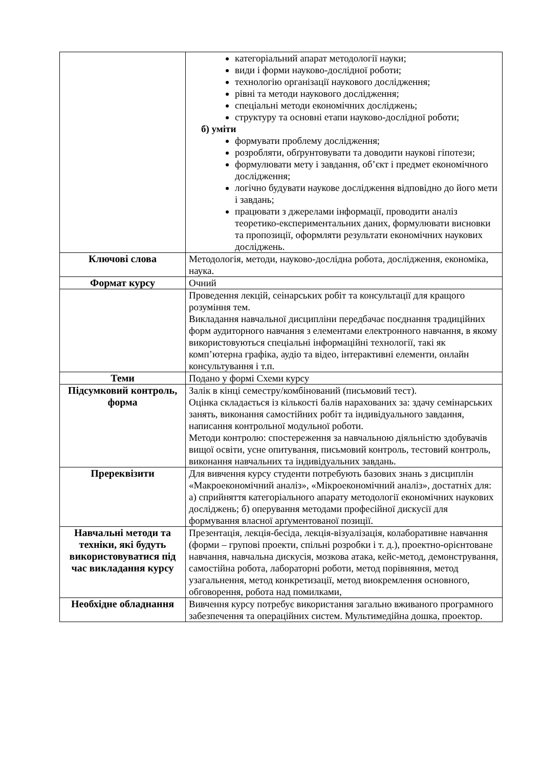| | категоріальний апарат методології науки; види і форми науково-дослідної роботи; технологію організації наукового дослідження; рівні та методи наукового дослідження; спеціальні методи економічних досліджень; структуру та основні етапи науково-дослідної роботи; б) уміти формувати проблему дослідження; розробляти, обґрунтовувати та доводити наукові гіпотези; формулювати мету і завдання, об’єкт і предмет економічного дослідження; логічно будувати наукове дослідження відповідно до його мети і завдань; працювати з джерелами інформації, проводити аналіз теоретико-експериментальних даних, формулювати висновки та пропозиції, оформляти результати економічних наукових досліджень. |
| Ключові слова | Методологія, методи, науково-дослідна робота, дослідження, економіка, наука. |
| Формат курсу | Очний |
| | Проведення лекцій, сеінарських робіт та консультації для кращого розуміння тем. Викладання навчальної дисципліни передбачає поєднання традиційних форм аудиторного навчання з елементами електронного навчання, в якому використовуються спеціальні інформаційні технології, такі як комп’ютерна графіка, аудіо та відео, інтерактивні елементи, онлайн консультування і т.п. |
| Теми | Подано у формі Схеми курсу |
| Підсумковий контроль, форма | Залік в кінці семестру/комбінований (письмовий тест). Оцінка складається із кількості балів нарахованих за: здачу семінарських занять, виконання самостійних робіт та індивідуального завдання, написання контрольної модульної роботи. Методи контролю: спостереження за навчальною діяльністю здобувачів вищої освіти, усне опитування, письмовий контроль, тестовий контроль, виконання навчальних та індивідуальних завдань. |
| Пререквізити | Для вивчення курсу студенти потребують базових знань з дисциплін «Макроекономічний аналіз», «Мікроекономічний аналіз», достатніх для: а) сприйняття категоріального апарату методології економічних наукових досліджень; б) оперування методами професійної дискусії для формування власної арґументованої позиції. |
| Навчальні методи та техніки, які будуть використовуватися під час викладання курсу | Презентація, лекція-бесіда, лекція-візуалізація, колаборативне навчання (форми – групові проекти, спільні розробки і т. д.), проектно-орієнтоване навчання, навчальна дискусія, мозкова атака, кейс-метод, демонстрування, самостійна робота, лабораторні роботи, метод порівняння, метод узагальнення, метод конкретизації, метод виокремлення основного, обговорення, робота над помилками, |
| Необхідне обладнання | Вивчення курсу потребує використання загально вживаного програмного забезпечення та операційних систем. Мультимедійна дошка, проектор. |